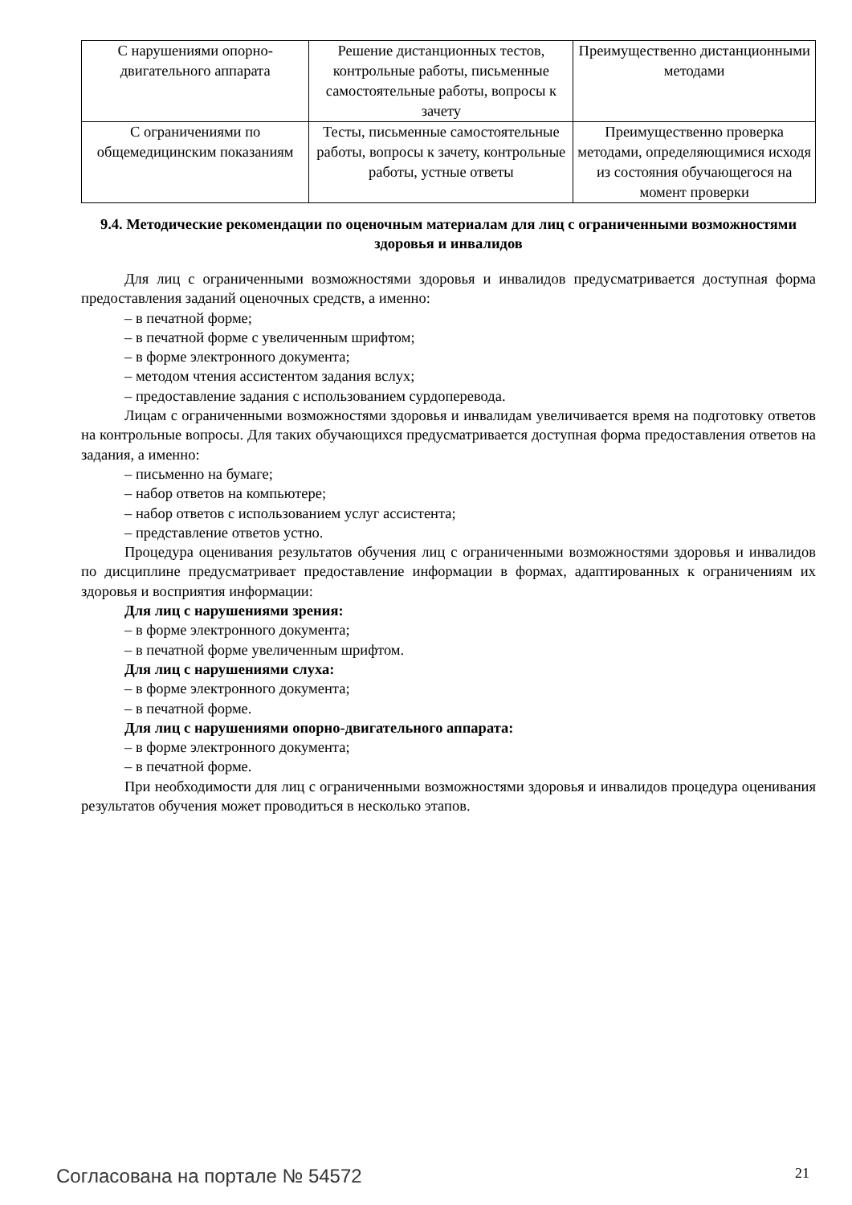| С нарушениями опорно-двигательного аппарата | Решение дистанционных тестов, контрольные работы, письменные самостоятельные работы, вопросы к зачету | Преимущественно дистанционными методами |
| С ограничениями по общемедицинским показаниям | Тесты, письменные самостоятельные работы, вопросы к зачету, контрольные работы, устные ответы | Преимущественно проверка методами, определяющимися исходя из состояния обучающегося на момент проверки |
9.4. Методические рекомендации по оценочным материалам для лиц с ограниченными возможностями здоровья и инвалидов
Для лиц с ограниченными возможностями здоровья и инвалидов предусматривается доступная форма предоставления заданий оценочных средств, а именно:
– в печатной форме;
– в печатной форме с увеличенным шрифтом;
– в форме электронного документа;
– методом чтения ассистентом задания вслух;
– предоставление задания с использованием сурдоперевода.
Лицам с ограниченными возможностями здоровья и инвалидам увеличивается время на подготовку ответов на контрольные вопросы. Для таких обучающихся предусматривается доступная форма предоставления ответов на задания, а именно:
– письменно на бумаге;
– набор ответов на компьютере;
– набор ответов с использованием услуг ассистента;
– представление ответов устно.
Процедура оценивания результатов обучения лиц с ограниченными возможностями здоровья и инвалидов по дисциплине предусматривает предоставление информации в формах, адаптированных к ограничениям их здоровья и восприятия информации:
Для лиц с нарушениями зрения:
– в форме электронного документа;
– в печатной форме увеличенным шрифтом.
Для лиц с нарушениями слуха:
– в форме электронного документа;
– в печатной форме.
Для лиц с нарушениями опорно-двигательного аппарата:
– в форме электронного документа;
– в печатной форме.
При необходимости для лиц с ограниченными возможностями здоровья и инвалидов процедура оценивания результатов обучения может проводиться в несколько этапов.
Согласована на портале № 54572 21